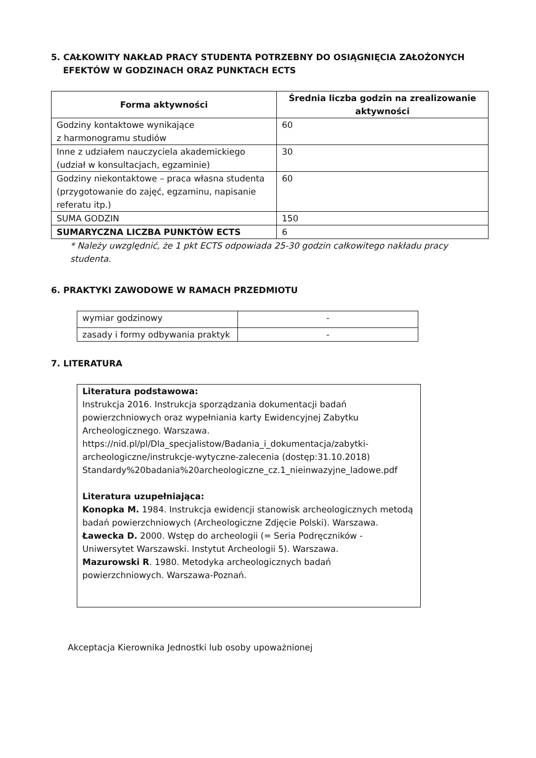5. CAŁKOWITY NAKŁAD PRACY STUDENTA POTRZEBNY DO OSIĄGNIĘCIA ZAŁOŻONYCH
EFEKTÓW W GODZINACH ORAZ PUNKTACH ECTS
| Forma aktywności | Średnia liczba godzin na zrealizowanie aktywności |
| --- | --- |
| Godziny kontaktowe wynikające z harmonogramu studiów | 60 |
| Inne z udziałem nauczyciela akademickiego (udział w konsultacjach, egzaminie) | 30 |
| Godziny niekontaktowe – praca własna studenta (przygotowanie do zajęć, egzaminu, napisanie referatu itp.) | 60 |
| SUMA GODZIN | 150 |
| SUMARYCZNA LICZBA PUNKTÓW ECTS | 6 |
* Należy uwzględnić, że 1 pkt ECTS odpowiada 25-30 godzin całkowitego nakładu pracy
studenta.
6. PRAKTYKI ZAWODOWE W RAMACH PRZEDMIOTU
| wymiar godzinowy | - |
| zasady i formy odbywania praktyk | - |
7. LITERATURA
| Literatura podstawowa: Instrukcja 2016. Instrukcja sporządzania dokumentacji badań powierzchniowych oraz wypełniania karty Ewidencyjnej Zabytku Archeologicznego. Warszawa. https://nid.pl/pl/Dla_specjalistow/Badania_i_dokumentacja/zabytki-archeologiczne/instrukcje-wytyczne-zalecenia (dostęp:31.10.2018) Standardy%20badania%20archeologiczne_cz.1_nieinwazyjne_ladowe.pdf Literatura uzupełniająca: Konopka M. 1984. Instrukcja ewidencji stanowisk archeologicznych metodą badań powierzchniowych (Archeologiczne Zdjęcie Polski). Warszawa. Ławecka D. 2000. Wstęp do archeologii (= Seria Podręczników - Uniwersytet Warszawski. Instytut Archeologii 5). Warszawa. Mazurowski R . 1980. Metodyka archeologicznych badań powierzchniowych. Warszawa-Poznań. |
Akceptacja Kierownika Jednostki lub osoby upoważnionej